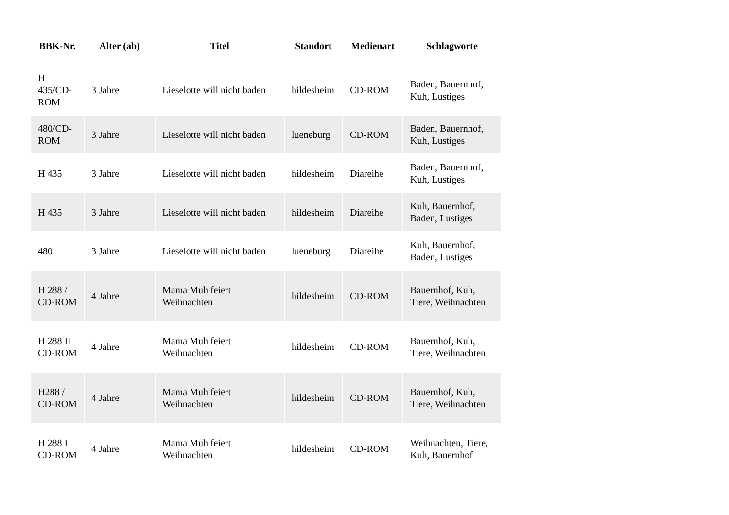| BBK-Nr. | Alter (ab) | Titel | Standort | Medienart | Schlagworte |
| --- | --- | --- | --- | --- | --- |
| H 435/CD-ROM | 3 Jahre | Lieselotte will nicht baden | hildesheim | CD-ROM | Baden, Bauernhof, Kuh, Lustiges |
| 480/CD-ROM | 3 Jahre | Lieselotte will nicht baden | lueneburg | CD-ROM | Baden, Bauernhof, Kuh, Lustiges |
| H 435 | 3 Jahre | Lieselotte will nicht baden | hildesheim | Diareihe | Baden, Bauernhof, Kuh, Lustiges |
| H 435 | 3 Jahre | Lieselotte will nicht baden | hildesheim | Diareihe | Kuh, Bauernhof, Baden, Lustiges |
| 480 | 3 Jahre | Lieselotte will nicht baden | lueneburg | Diareihe | Kuh, Bauernhof, Baden, Lustiges |
| H 288 / CD-ROM | 4 Jahre | Mama Muh feiert Weihnachten | hildesheim | CD-ROM | Bauernhof, Kuh, Tiere, Weihnachten |
| H 288 II CD-ROM | 4 Jahre | Mama Muh feiert Weihnachten | hildesheim | CD-ROM | Bauernhof, Kuh, Tiere, Weihnachten |
| H288 / CD-ROM | 4 Jahre | Mama Muh feiert Weihnachten | hildesheim | CD-ROM | Bauernhof, Kuh, Tiere, Weihnachten |
| H 288 I CD-ROM | 4 Jahre | Mama Muh feiert Weihnachten | hildesheim | CD-ROM | Weihnachten, Tiere, Kuh, Bauernhof |